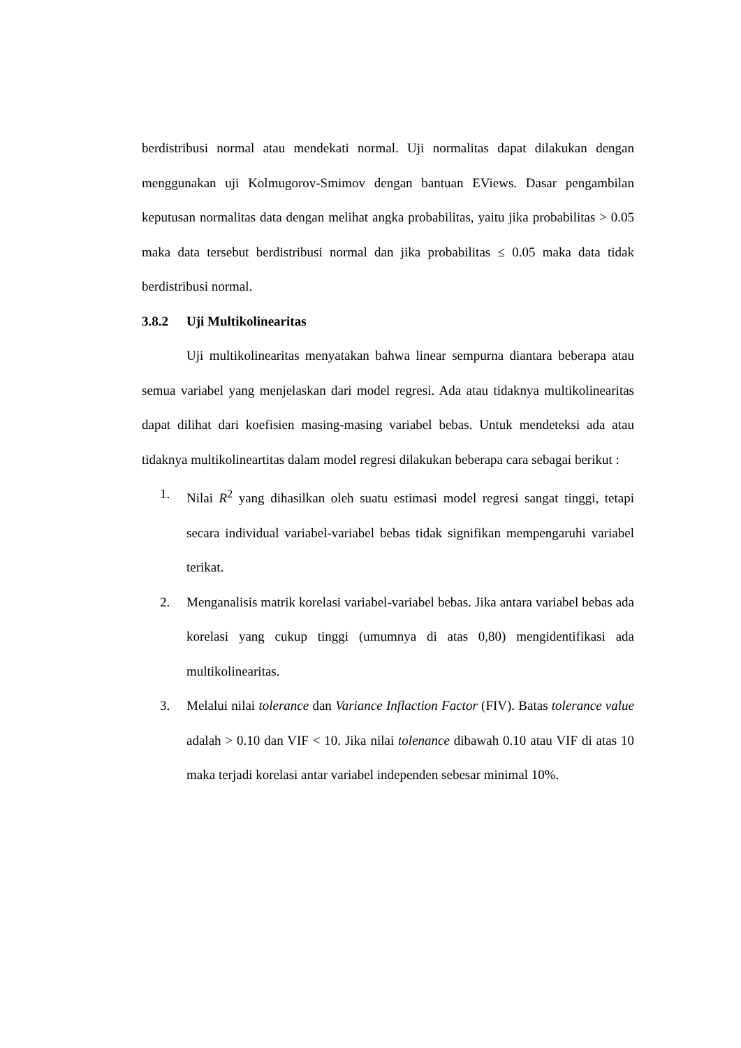berdistribusi normal atau mendekati normal. Uji normalitas dapat dilakukan dengan menggunakan uji Kolmugorov-Smimov dengan bantuan EViews. Dasar pengambilan keputusan normalitas data dengan melihat angka probabilitas, yaitu jika probabilitas > 0.05 maka data tersebut berdistribusi normal dan jika probabilitas ≤ 0.05 maka data tidak berdistribusi normal.
3.8.2 Uji Multikolinearitas
Uji multikolinearitas menyatakan bahwa linear sempurna diantara beberapa atau semua variabel yang menjelaskan dari model regresi. Ada atau tidaknya multikolinearitas dapat dilihat dari koefisien masing-masing variabel bebas. Untuk mendeteksi ada atau tidaknya multikolineartitas dalam model regresi dilakukan beberapa cara sebagai berikut :
1. Nilai R<sup>2</sup> yang dihasilkan oleh suatu estimasi model regresi sangat tinggi, tetapi secara individual variabel-variabel bebas tidak signifikan mempengaruhi variabel terikat.
2. Menganalisis matrik korelasi variabel-variabel bebas. Jika antara variabel bebas ada korelasi yang cukup tinggi (umumnya di atas 0,80) mengidentifikasi ada multikolinearitas.
3. Melalui nilai tolerance dan Variance Inflaction Factor (FIV). Batas tolerance value adalah > 0.10 dan VIF < 10. Jika nilai tolenance dibawah 0.10 atau VIF di atas 10 maka terjadi korelasi antar variabel independen sebesar minimal 10%.